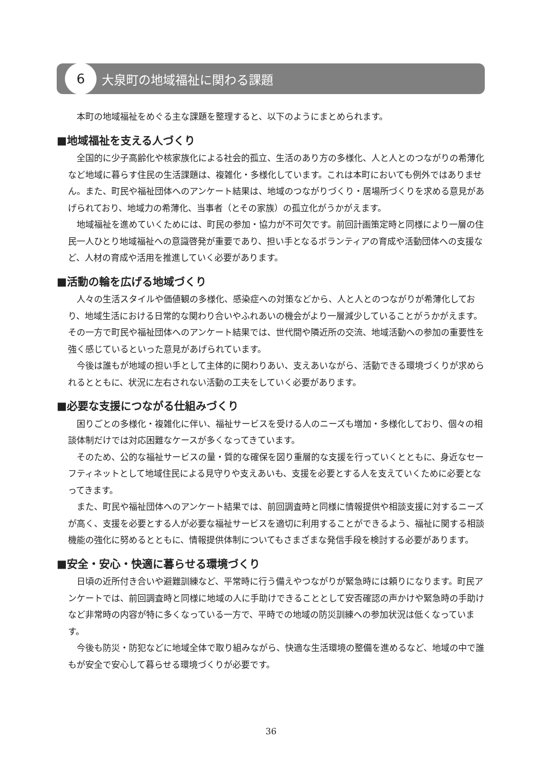6
大泉町の地域福祉に関わる課題
本町の地域福祉をめぐる主な課題を整理すると、以下のようにまとめられます。
■地域福祉を支える人づくり
全国的に少子高齢化や核家族化による社会的孤立、生活のあり方の多様化、人と人とのつながりの希薄化など地域に暮らす住民の生活課題は、複雑化・多様化しています。これは本町においても例外ではありません。また、町民や福祉団体へのアンケート結果は、地域のつながりづくり・居場所づくりを求める意見があげられており、地域力の希薄化、当事者（とその家族）の孤立化がうかがえます。
地域福祉を進めていくためには、町民の参加・協力が不可欠です。前回計画策定時と同様により一層の住民一人ひとり地域福祉への意識啓発が重要であり、担い手となるボランティアの育成や活動団体への支援など、人材の育成や活用を推進していく必要があります。
■活動の輪を広げる地域づくり
人々の生活スタイルや価値観の多様化、感染症への対策などから、人と人とのつながりが希薄化しており、地域生活における日常的な関わり合いやふれあいの機会がより一層減少していることがうかがえます。その一方で町民や福祉団体へのアンケート結果では、世代間や隣近所の交流、地域活動への参加の重要性を強く感じているといった意見があげられています。
今後は誰もが地域の担い手として主体的に関わりあい、支えあいながら、活動できる環境づくりが求められるとともに、状況に左右されない活動の工夫をしていく必要があります。
■必要な支援につながる仕組みづくり
困りごとの多様化・複雑化に伴い、福祉サービスを受ける人のニーズも増加・多様化しており、個々の相談体制だけでは対応困難なケースが多くなってきています。
そのため、公的な福祉サービスの量・質的な確保を図り重層的な支援を行っていくとともに、身近なセーフティネットとして地域住民による見守りや支えあいも、支援を必要とする人を支えていくために必要となってきます。
また、町民や福祉団体へのアンケート結果では、前回調査時と同様に情報提供や相談支援に対するニーズが高く、支援を必要とする人が必要な福祉サービスを適切に利用することができるよう、福祉に関する相談機能の強化に努めるとともに、情報提供体制についてもさまざまな発信手段を検討する必要があります。
■安全・安心・快適に暮らせる環境づくり
日頃の近所付き合いや避難訓練など、平常時に行う備えやつながりが緊急時には頼りになります。町民アンケートでは、前回調査時と同様に地域の人に手助けできることとして安否確認の声かけや緊急時の手助けなど非常時の内容が特に多くなっている一方で、平時での地域の防災訓練への参加状況は低くなっています。
今後も防災・防犯などに地域全体で取り組みながら、快適な生活環境の整備を進めるなど、地域の中で誰もが安全で安心して暮らせる環境づくりが必要です。
36